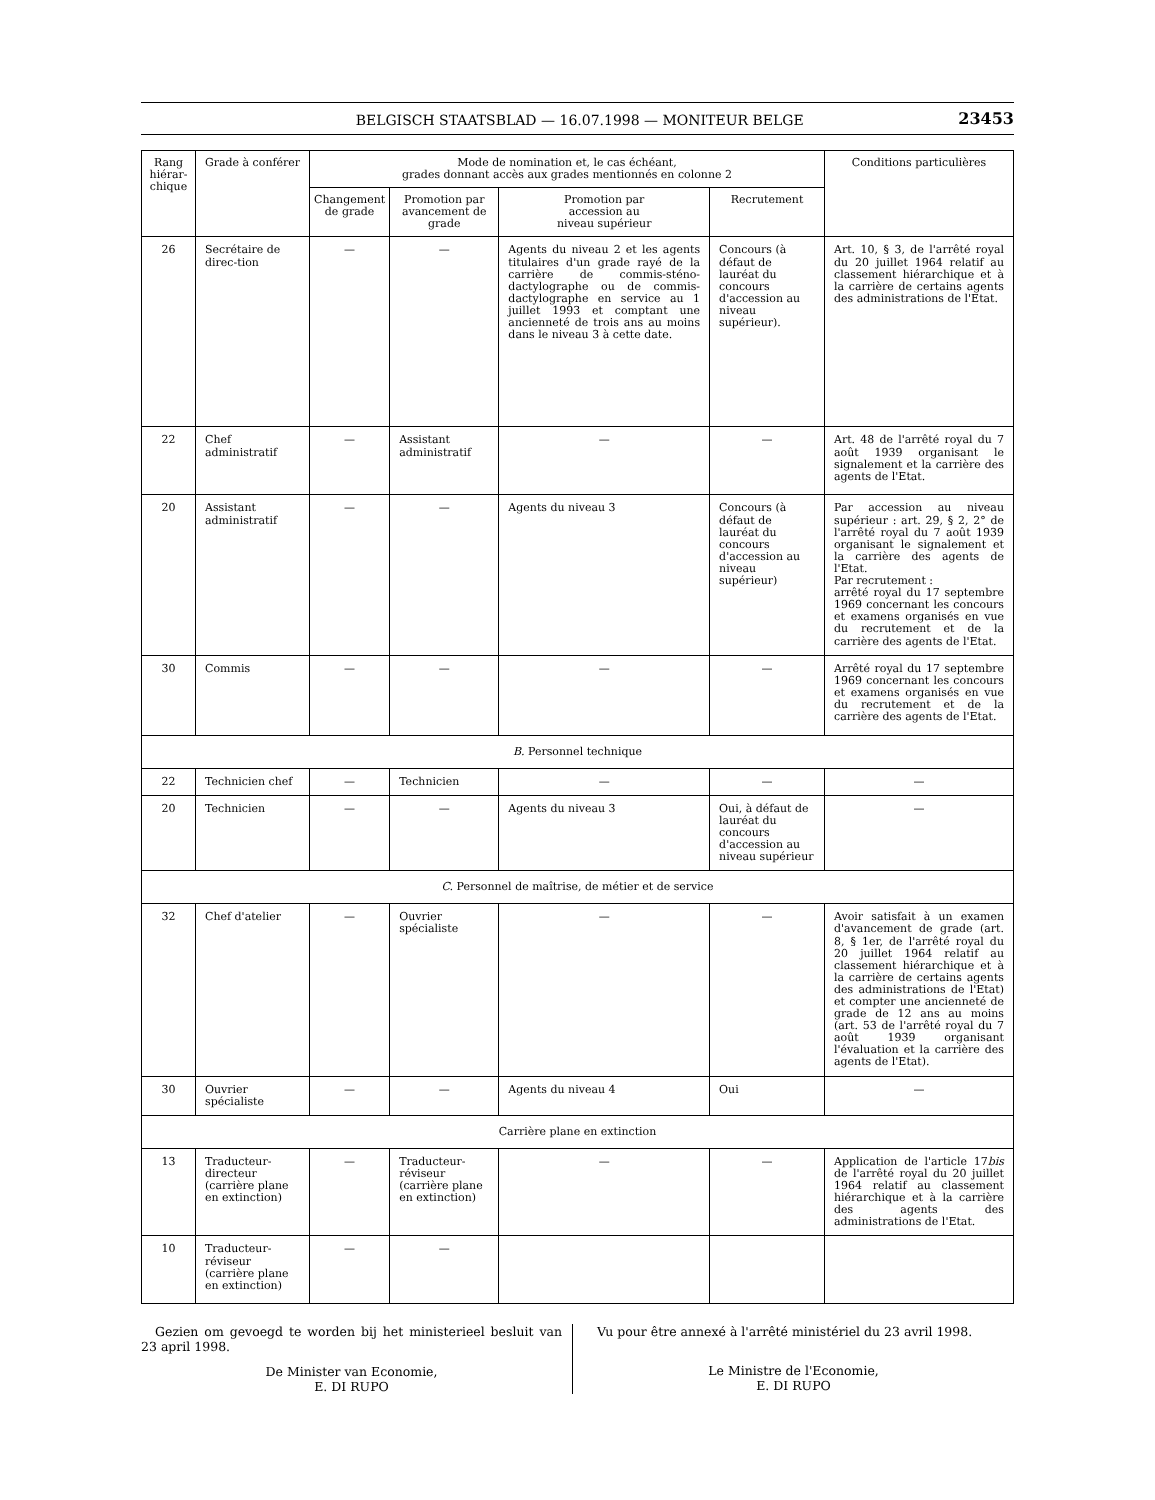BELGISCH STAATSBLAD — 16.07.1998 — MONITEUR BELGE
23453
| Rang hiérar-chique | Grade à conférer | Mode de nomination et, le cas échéant, grades donnant accès aux grades mentionnés en colonne 2 | | | | Conditions particulières |
| --- | --- | --- | --- | --- | --- | --- |
| | | Changement de grade | Promotion par avancement de grade | Promotion par accession au niveau supérieur | Recrutement | |
| 26 | Secrétaire de direc-tion | — | — | Agents du niveau 2 et les agents titulaires d'un grade rayé de la carrière de commis-sténo-dactylographe ou de commis-dactylographe en service au 1 juillet 1993 et comptant une ancienneté de trois ans au moins dans le niveau 3 à cette date. | Concours (à défaut de lauréat du concours d'accession au niveau supérieur). | Art. 10, § 3, de l'arrêté royal du 20 juillet 1964 relatif au classement hiérarchique et à la carrière de certains agents des administrations de l'Etat. |
| 22 | Chef administratif | — | Assistant administratif | — | — | Art. 48 de l'arrêté royal du 7 août 1939 organisant le signalement et la carrière des agents de l'Etat. |
| 20 | Assistant administratif | — | — | Agents du niveau 3 | Concours (à défaut de lauréat du concours d'accession au niveau supérieur) | Par accession au niveau supérieur : art. 29, § 2, 2° de l'arrêté royal du 7 août 1939 organisant le signalement et la carrière des agents de l'Etat. Par recrutement : arrêté royal du 17 septembre 1969 concernant les concours et examens organisés en vue du recrutement et de la carrière des agents de l'Etat. |
| 30 | Commis | — | — | — | — | Arrêté royal du 17 septembre 1969 concernant les concours et examens organisés en vue du recrutement et de la carrière des agents de l'Etat. |
| B. Personnel technique | | | | | | |
| 22 | Technicien chef | — | Technicien | — | — | — |
| 20 | Technicien | — | — | Agents du niveau 3 | Oui, à défaut de lauréat du concours d'accession au niveau supérieur | — |
| C. Personnel de maîtrise, de métier et de service | | | | | | |
| 32 | Chef d'atelier | — | Ouvrier spécialiste | — | — | Avoir satisfait à un examen d'avancement de grade (art. 8, § 1er, de l'arrêté royal du 20 juillet 1964 relatif au classement hiérarchique et à la carrière de certains agents des administrations de l'Etat) et compter une ancienneté de grade de 12 ans au moins (art. 53 de l'arrêté royal du 7 août 1939 organisant l'évaluation et la carrière des agents de l'Etat). |
| 30 | Ouvrier spécialiste | — | — | Agents du niveau 4 | Oui | — |
| Carrière plane en extinction | | | | | | |
| 13 | Traducteur-directeur (carrière plane en extinction) | — | Traducteur-réviseur (carrière plane en extinction) | — | — | Application de l'article 17 bis de l'arrêté royal du 20 juillet 1964 relatif au classement hiérarchique et à la carrière des agents des administrations de l'Etat. |
| 10 | Traducteur-réviseur (carrière plane en extinction) | — | — | | | |
Gezien om gevoegd te worden bij het ministerieel besluit van 23 april 1998.
De Minister van Economie,
E. DI RUPO
Vu pour être annexé à l'arrêté ministériel du 23 avril 1998.
Le Ministre de l'Economie,
E. DI RUPO